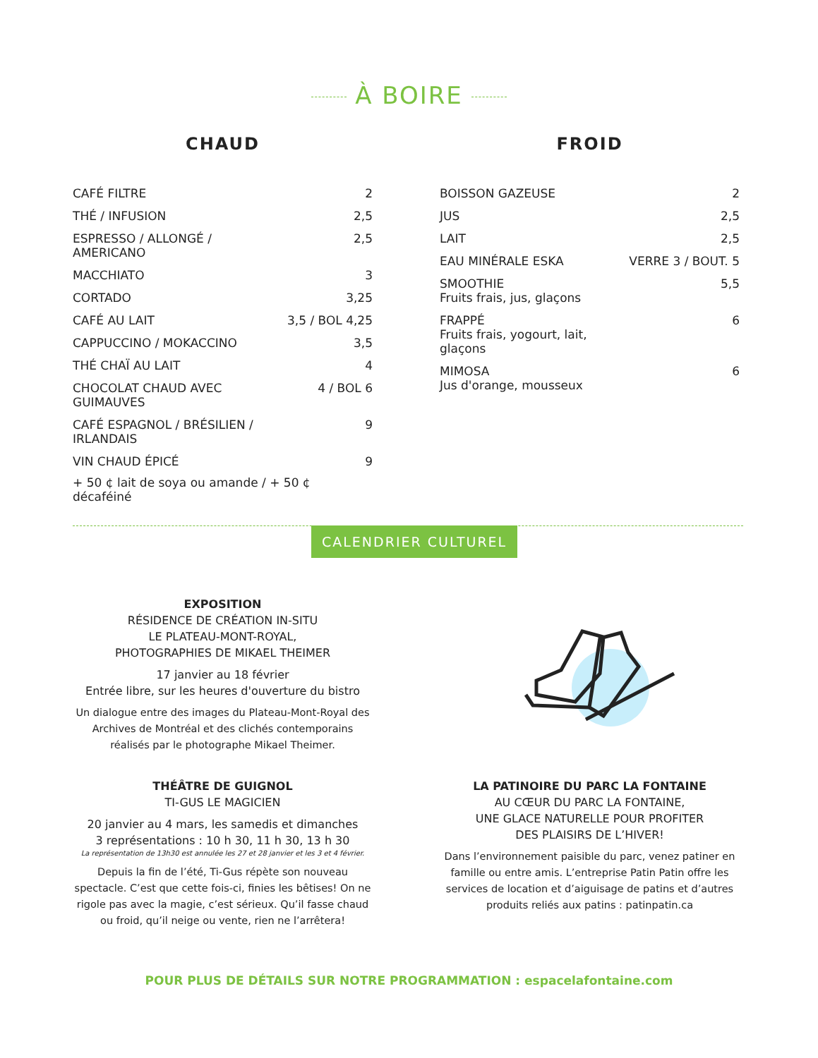À BOIRE
CHAUD
| CAFÉ FILTRE | 2 |
| THÉ / INFUSION | 2,5 |
| ESPRESSO / ALLONGÉ / AMERICANO | 2,5 |
| MACCHIATO | 3 |
| CORTADO | 3,25 |
| CAFÉ AU LAIT | 3,5 / BOL 4,25 |
| CAPPUCCINO / MOKACCINO | 3,5 |
| THÉ CHAÏ AU LAIT | 4 |
| CHOCOLAT CHAUD AVEC GUIMAUVES | 4 / BOL 6 |
| CAFÉ ESPAGNOL / BRÉSILIEN / IRLANDAIS | 9 |
| VIN CHAUD ÉPICÉ | 9 |
+ 50 ¢ lait de soya ou amande / + 50 ¢ décaféiné
FROID
| BOISSON GAZEUSE | 2 |
| JUS | 2,5 |
| LAIT | 2,5 |
| EAU MINÉRALE ESKA | VERRE 3 / BOUT. 5 |
| SMOOTHIE Fruits frais, jus, glaçons | 5,5 |
| FRAPPÉ Fruits frais, yogourt, lait, glaçons | 6 |
| MIMOSA Jus d'orange, mousseux | 6 |
CALENDRIER CULTUREL
EXPOSITION
RÉSIDENCE DE CRÉATION IN-SITU
LE PLATEAU-MONT-ROYAL,
PHOTOGRAPHIES DE MIKAEL THEIMER
17 janvier au 18 février
Entrée libre, sur les heures d'ouverture du bistro
Un dialogue entre des images du Plateau-Mont-Royal des Archives de Montréal et des clichés contemporains réalisés par le photographe Mikael Theimer.
THÉÂTRE DE GUIGNOL
TI-GUS LE MAGICIEN
20 janvier au 4 mars, les samedis et dimanches
3 représentations : 10 h 30, 11 h 30, 13 h 30
La représentation de 13h30 est annulée les 27 et 28 janvier et les 3 et 4 février.
Depuis la fin de l’été, Ti-Gus répète son nouveau spectacle. C’est que cette fois-ci, finies les bêtises! On ne rigole pas avec la magie, c’est sérieux. Qu’il fasse chaud ou froid, qu’il neige ou vente, rien ne l’arrêtera!
LA PATINOIRE DU PARC LA FONTAINE
AU CŒUR DU PARC LA FONTAINE,
UNE GLACE NATURELLE POUR PROFITER
DES PLAISIRS DE L’HIVER!
Dans l’environnement paisible du parc, venez patiner en famille ou entre amis. L’entreprise Patin Patin offre les services de location et d’aiguisage de patins et d’autres produits reliés aux patins : patinpatin.ca
POUR PLUS DE DÉTAILS SUR NOTRE PROGRAMMATION : espacelafontaine.com